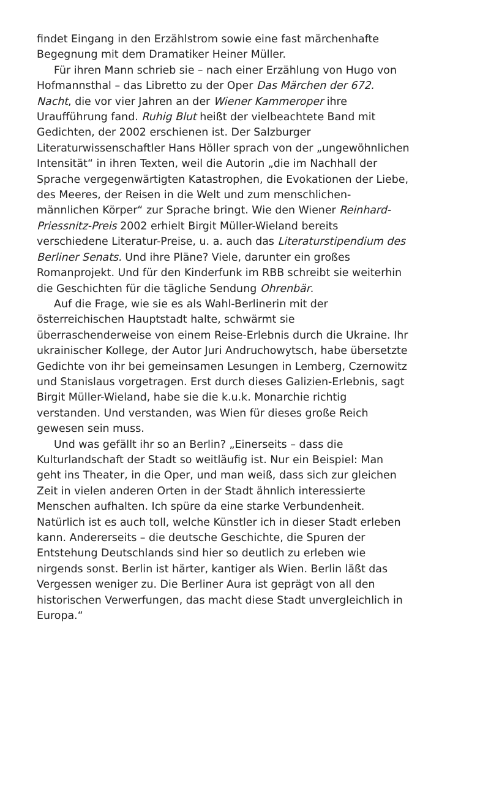findet Eingang in den Erzählstrom sowie eine fast märchenhafte Begegnung mit dem Dramatiker Heiner Müller.
Für ihren Mann schrieb sie – nach einer Erzählung von Hugo von Hofmannsthal – das Libretto zu der Oper Das Märchen der 672. Nacht, die vor vier Jahren an der Wiener Kammeroper ihre Uraufführung fand. Ruhig Blut heißt der vielbeachtete Band mit Gedichten, der 2002 erschienen ist. Der Salzburger Literaturwissenschaftler Hans Höller sprach von der „ungewöhnlichen Intensität“ in ihren Texten, weil die Autorin „die im Nachhall der Sprache vergegenwärtigten Katastrophen, die Evokationen der Liebe, des Meeres, der Reisen in die Welt und zum menschlichen-männlichen Körper“ zur Sprache bringt. Wie den Wiener Reinhard-Priessnitz-Preis 2002 erhielt Birgit Müller-Wieland bereits verschiedene Literatur-Preise, u. a. auch das Literaturstipendium des Berliner Senats. Und ihre Pläne? Viele, darunter ein großes Romanprojekt. Und für den Kinderfunk im RBB schreibt sie weiterhin die Geschichten für die tägliche Sendung Ohrenbär.
Auf die Frage, wie sie es als Wahl-Berlinerin mit der österreichischen Hauptstadt halte, schwärmt sie überraschenderweise von einem Reise-Erlebnis durch die Ukraine. Ihr ukrainischer Kollege, der Autor Juri Andruchowytsch, habe übersetzte Gedichte von ihr bei gemeinsamen Lesungen in Lemberg, Czernowitz und Stanislaus vorgetragen. Erst durch dieses Galizien-Erlebnis, sagt Birgit Müller-Wieland, habe sie die k.u.k. Monarchie richtig verstanden. Und verstanden, was Wien für dieses große Reich gewesen sein muss.
Und was gefällt ihr so an Berlin? „Einerseits – dass die Kulturlandschaft der Stadt so weitläufig ist. Nur ein Beispiel: Man geht ins Theater, in die Oper, und man weiß, dass sich zur gleichen Zeit in vielen anderen Orten in der Stadt ähnlich interessierte Menschen aufhalten. Ich spüre da eine starke Verbundenheit. Natürlich ist es auch toll, welche Künstler ich in dieser Stadt erleben kann. Andererseits – die deutsche Geschichte, die Spuren der Entstehung Deutschlands sind hier so deutlich zu erleben wie nirgends sonst. Berlin ist härter, kantiger als Wien. Berlin läßt das Vergessen weniger zu. Die Berliner Aura ist geprägt von all den historischen Verwerfungen, das macht diese Stadt unvergleichlich in Europa.“